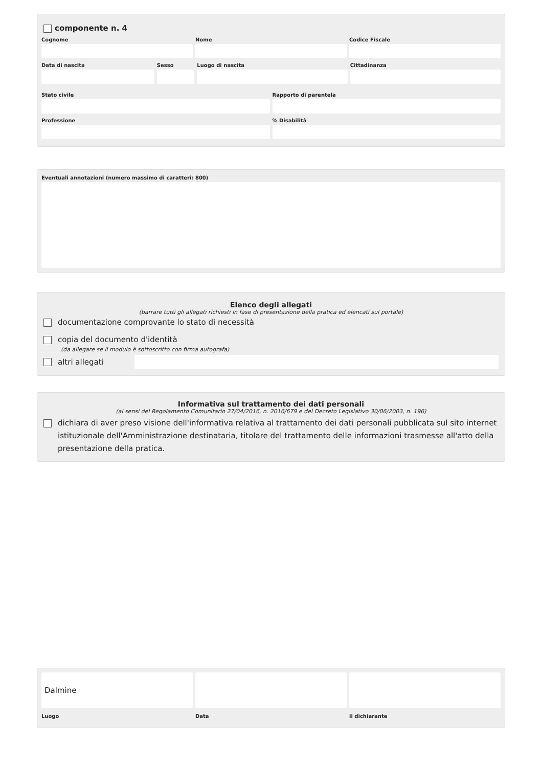componente n. 4
Cognome Nome Codice Fiscale
Data di nascita Sesso Luogo di nascita Cittadinanza
Stato civile Rapporto di parentela
Professione % Disabilità
Eventuali annotazioni (numero massimo di caratteri: 800)
Elenco degli allegati
(barrare tutti gli allegati richiesti in fase di presentazione della pratica ed elencati sul portale)
documentazione comprovante lo stato di necessità
copia del documento d'identità
(da allegare se il modulo è sottoscritto con firma autografa)
altri allegati
Informativa sul trattamento dei dati personali
(ai sensi del Regolamento Comunitario 27/04/2016, n. 2016/679 e del Decreto Legislativo 30/06/2003, n. 196)
dichiara di aver preso visione dell'informativa relativa al trattamento dei dati personali pubblicata sul sito internet istituzionale dell'Amministrazione destinataria, titolare del trattamento delle informazioni trasmesse all'atto della presentazione della pratica.
Dalmine
Luogo
Data il dichiarante